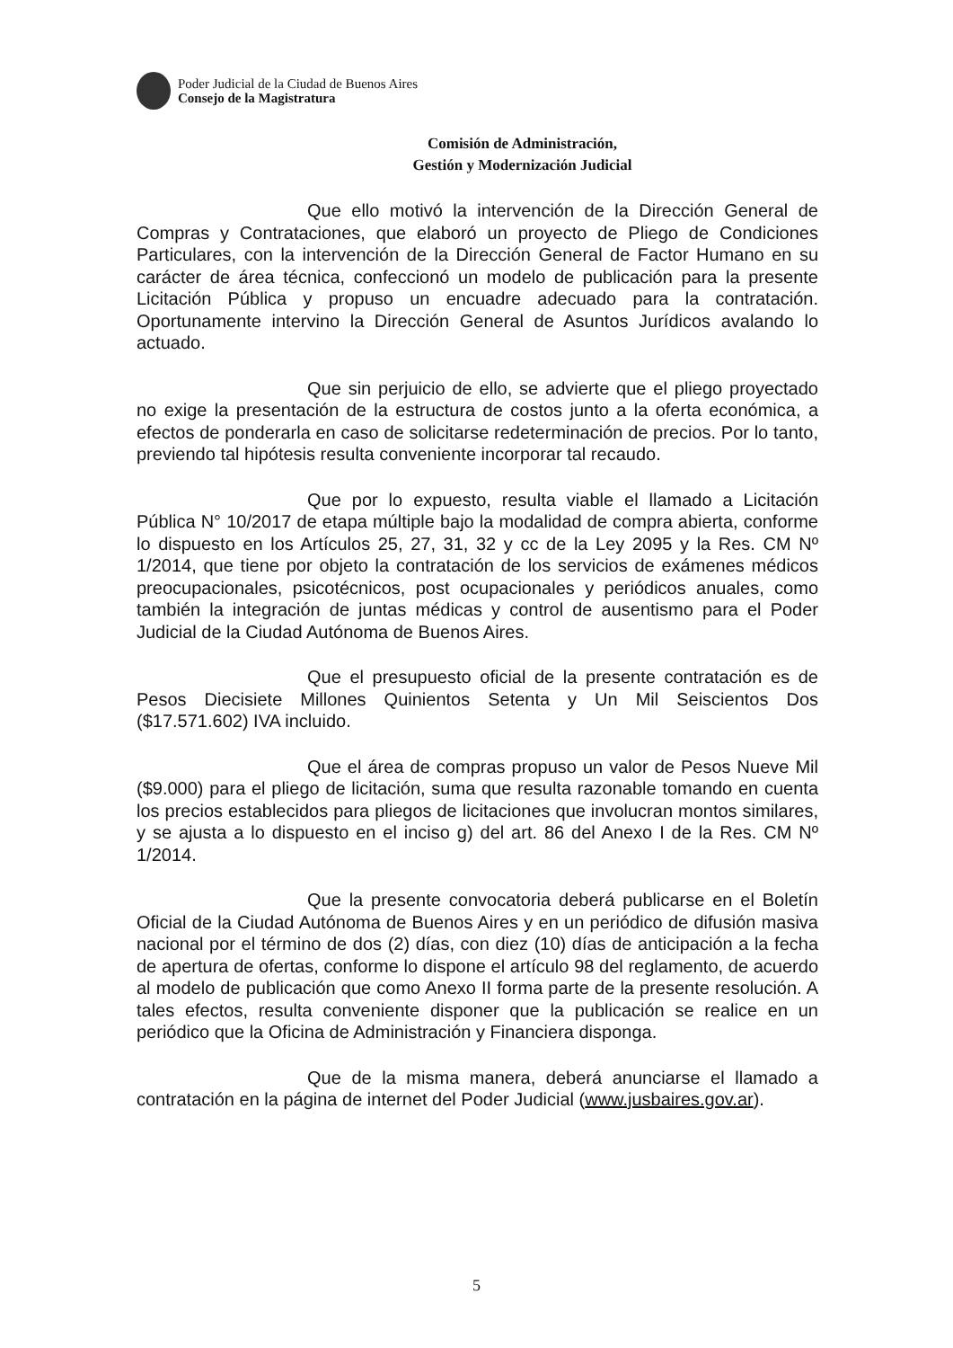Poder Judicial de la Ciudad de Buenos Aires
Consejo de la Magistratura
Comisión de Administración,
Gestión y Modernización Judicial
Que ello motivó la intervención de la Dirección General de Compras y Contrataciones, que elaboró un proyecto de Pliego de Condiciones Particulares, con la intervención de la Dirección General de Factor Humano en su carácter de área técnica, confeccionó un modelo de publicación para la presente Licitación Pública y propuso un encuadre adecuado para la contratación. Oportunamente intervino la Dirección General de Asuntos Jurídicos avalando lo actuado.
Que sin perjuicio de ello, se advierte que el pliego proyectado no exige la presentación de la estructura de costos junto a la oferta económica, a efectos de ponderarla en caso de solicitarse redeterminación de precios. Por lo tanto, previendo tal hipótesis resulta conveniente incorporar tal recaudo.
Que por lo expuesto, resulta viable el llamado a Licitación Pública N° 10/2017 de etapa múltiple bajo la modalidad de compra abierta, conforme lo dispuesto en los Artículos 25, 27, 31, 32 y cc de la Ley 2095 y la Res. CM Nº 1/2014, que tiene por objeto la contratación de los servicios de exámenes médicos preocupacionales, psicotécnicos, post ocupacionales y periódicos anuales, como también la integración de juntas médicas y control de ausentismo para el Poder Judicial de la Ciudad Autónoma de Buenos Aires.
Que el presupuesto oficial de la presente contratación es de Pesos Diecisiete Millones Quinientos Setenta y Un Mil Seiscientos Dos ($17.571.602) IVA incluido.
Que el área de compras propuso un valor de Pesos Nueve Mil ($9.000) para el pliego de licitación, suma que resulta razonable tomando en cuenta los precios establecidos para pliegos de licitaciones que involucran montos similares, y se ajusta a lo dispuesto en el inciso g) del art. 86 del Anexo I de la Res. CM Nº 1/2014.
Que la presente convocatoria deberá publicarse en el Boletín Oficial de la Ciudad Autónoma de Buenos Aires y en un periódico de difusión masiva nacional por el término de dos (2) días, con diez (10) días de anticipación a la fecha de apertura de ofertas, conforme lo dispone el artículo 98 del reglamento, de acuerdo al modelo de publicación que como Anexo II forma parte de la presente resolución. A tales efectos, resulta conveniente disponer que la publicación se realice en un periódico que la Oficina de Administración y Financiera disponga.
Que de la misma manera, deberá anunciarse el llamado a contratación en la página de internet del Poder Judicial (www.jusbaires.gov.ar).
5